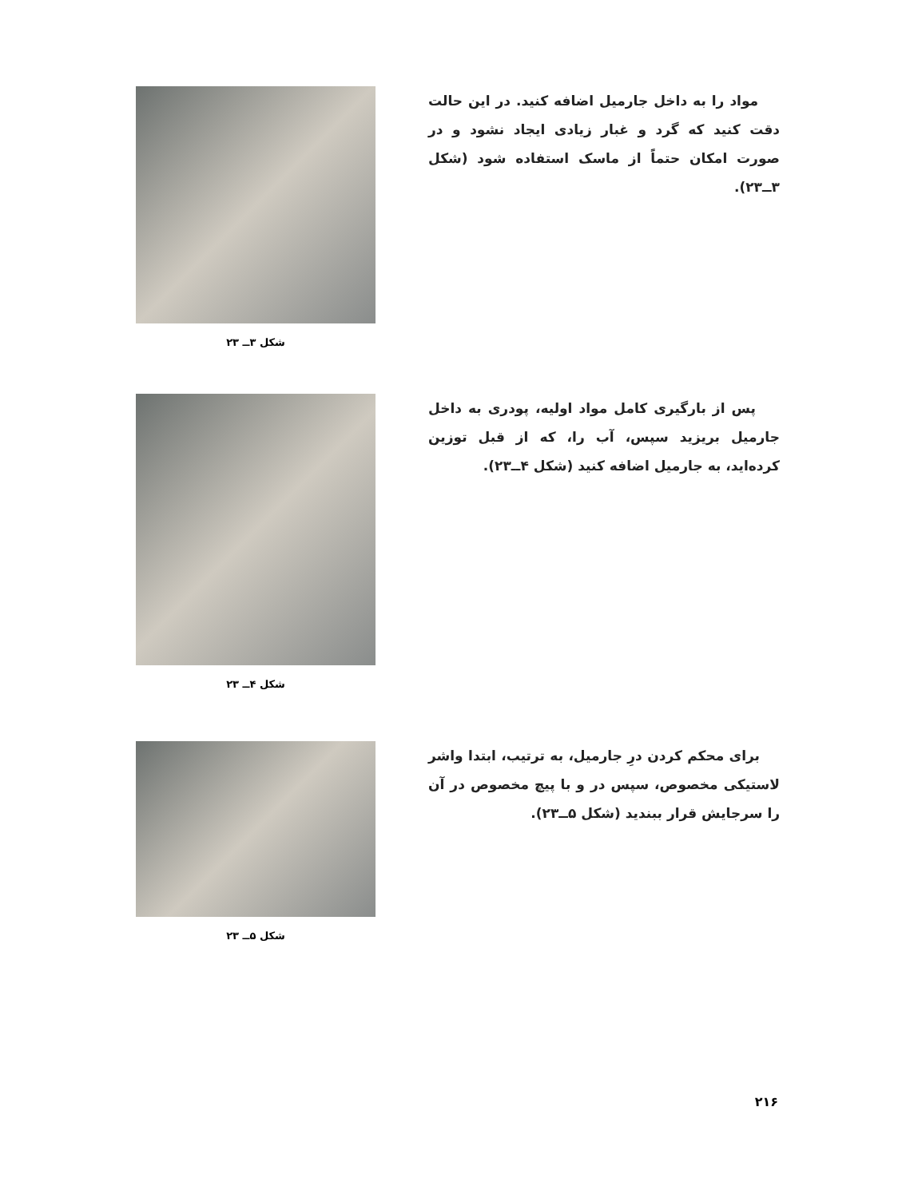مواد را به داخل جارمیل اضافه کنید. در این حالت دقت کنید که گرد و غبار زیادی ایجاد نشود و در صورت امکان حتماً از ماسک استفاده شود (شکل ۳ــ۲۳).
شکل ۳ــ ۲۳
پس از بارگیری کامل مواد اولیه، پودری به داخل جارمیل بریزید سپس، آب را، که از قبل توزین کرده‌اید، به جارمیل اضافه کنید (شکل ۴ــ۲۳).
شکل ۴ــ ۲۳
برای محکم کردن درِ جارمیل، به ترتیب، ابتدا واشر لاستیکی مخصوص، سپس در و با پیچ مخصوص در آن را سرجایش قرار ببندید (شکل ۵ــ۲۳).
شکل ۵ــ ۲۳
۲۱۶